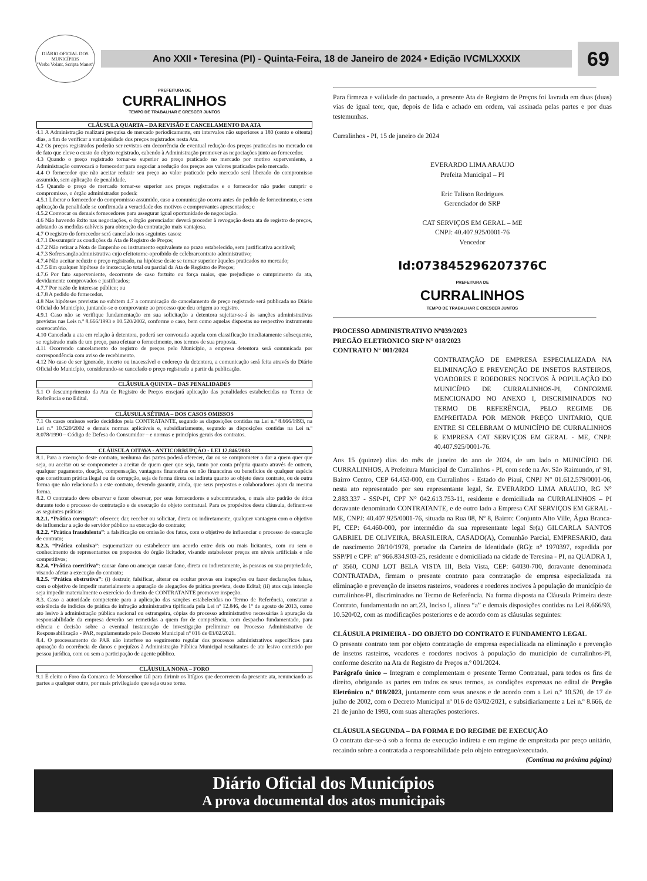DIÁRIO OFICIAL DOS MUNICÍPIOS
"Verba Volant, Scripta Manet"
Ano XXII • Teresina (PI) - Quinta-Feira, 18 de Janeiro de 2024 • Edição IVCMLXXXIX
69
PREFEITURA DE
CURRALINHOS
TEMPO DE TRABALHAR E CRESCER JUNTOS
CLÁUSULA QUARTA – DA REVISÃO E CANCELAMENTO DA ATA
4.1 A Administração realizará pesquisa de mercado periodicamente, em intervalos não superiores a 180 (cento e oitenta) dias, a fim de verificar a vantajosidade dos preços registrados nesta Ata.
4.2 Os preços registrados poderão ser revistos em decorrência de eventual redução dos preços praticados no mercado ou de fato que eleve o custo do objeto registrado, cabendo à Administração promover as negociações junto ao fornecedor.
4.3 Quando o preço registrado tornar-se superior ao preço praticado no mercado por motivo superveniente, a Administração convocará o fornecedor para negociar a redução dos preços aos valores praticados pelo mercado.
4.4 O fornecedor que não aceitar reduzir seu preço ao valor praticado pelo mercado será liberado do compromisso assumido, sem aplicação de penalidade.
4.5 Quando o preço de mercado tornar-se superior aos preços registrados e o fornecedor não puder cumprir o compromisso, o órgão administrador poderá:
4.5.1 Liberar o fornecedor do compromisso assumido, caso a comunicação ocorra antes do pedido de fornecimento, e sem aplicação da penalidade se confirmada a veracidade dos motivos e comprovantes apresentados; e
4.5.2 Convocar os demais fornecedores para assegurar igual oportunidade de negociação.
4.6 Não havendo êxito nas negociações, o órgão gerenciador deverá proceder à revogação desta ata de registro de preços, adotando as medidas cabíveis para obtenção da contratação mais vantajosa.
4.7 O registro do fornecedor será cancelado nos seguintes casos:
4.7.1 Descumprir as condições da Ata de Registro de Preços;
4.7.2 Não retirar a Nota de Empenho ou instrumento equivalente no prazo estabelecido, sem justificativa aceitável;
4.7.3 Sofrersançãoadministrativa cujo efeitotorne-oproibido de celebrarcontrato administrativo;
4.7.4 Não aceitar reduzir o preço registrado, na hipótese deste se tornar superior àqueles praticados no mercado;
4.7.5 Em qualquer hipótese de inexecução total ou parcial da Ata de Registro de Preços;
4.7.6 Por fato superveniente, decorrente de caso fortuito ou força maior, que prejudique o cumprimento da ata, devidamente comprovados e justificados;
4.7.7 Por razão de interesse público; ou
4.7.8 A pedido do fornecedor.
4.8 Nas hipóteses previstas no subitem 4.7 a comunicação do cancelamento de preço registrado será publicada no Diário Oficial do Município, juntando-se o comprovante ao processo que deu origem ao registro.
4.9.1 Caso não se verifique fundamentação em sua solicitação a detentora sujeitar-se-á às sanções administrativas previstas nas Leis n.º 8.666/1993 e 10.520/2002, conforme o caso, bem como aquelas dispostas no respectivo instrumento convocatório.
4.10 Cancelada a ata em relação à detentora, poderá ser convocada aquela com classificação imediatamente subsequente, se registrado mais de um preço, para efetuar o fornecimento, nos termos de sua proposta.
4.11 Ocorrendo cancelamento do registro de preços pelo Município, a empresa detentora será comunicada por correspondência com aviso de recebimento.
4.12 No caso de ser ignorado, incerto ou inacessível o endereço da detentora, a comunicação será feita através do Diário Oficial do Município, considerando-se cancelado o preço registrado a partir da publicação.
CLÁUSULA QUINTA – DAS PENALIDADES
5.1 O descumprimento da Ata de Registro de Preços ensejará aplicação das penalidades estabelecidas no Termo de Referência e no Edital.
CLÁUSULA SÉTIMA – DOS CASOS OMISSOS
7.1 Os casos omissos serão decididos pela CONTRATANTE, segundo as disposições contidas na Lei n.º 8.666/1993, na Lei n.º 10.520/2002 e demais normas aplicáveis e, subsidiariamente, segundo as disposições contidas na Lei n.º 8.078/1990 – Código de Defesa do Consumidor – e normas e princípios gerais dos contratos.
CLÁUSULA OITAVA - ANTICORRUPÇÃO - LEI 12.846/2013
8.1. Para a execução deste contrato, nenhuma das partes poderá oferecer, dar ou se comprometer a dar a quem quer que seja, ou aceitar ou se comprometer a aceitar de quem quer que seja, tanto por conta própria quanto através de outrem, qualquer pagamento, doação, compensação, vantagens financeiras ou não financeiras ou benefícios de qualquer espécie que constituam prática ilegal ou de corrupção, seja de forma direta ou indireta quanto ao objeto deste contrato, ou de outra forma que não relacionada a este contrato, devendo garantir, ainda, que seus prepostos e colaboradores ajam da mesma forma.
8.2. O contratado deve observar e fazer observar, por seus fornecedores e subcontratados, o mais alto padrão de ética durante todo o processo de contratação e de execução do objeto contratual. Para os propósitos desta cláusula, definem-se as seguintes práticas:
8.2.1. “Prática corrupta”: oferecer, dar, receber ou solicitar, direta ou indiretamente, qualquer vantagem com o objetivo de influenciar a ação de servidor público na execução do contrato;
8.2.2. “Prática fraudulenta”: a falsificação ou omissão dos fatos, com o objetivo de influenciar o processo de execução de contrato;
8.2.3. “Prática colusiva”: esquematizar ou estabelecer um acordo entre dois ou mais licitantes, com ou sem o conhecimento de representantes ou prepostos do órgão licitador, visando estabelecer preços em níveis artificiais e não competitivos;
8.2.4. “Prática coercitiva”: causar dano ou ameaçar causar dano, direta ou indiretamente, às pessoas ou sua propriedade, visando afetar a execução do contrato;
8.2.5. “Prática obstrutiva”: (i) destruir, falsificar, alterar ou ocultar provas em inspeções ou fazer declarações falsas, com o objetivo de impedir materialmente a apuração de alegações de prática prevista, deste Edital; (ii) atos cuja intenção seja impedir materialmente o exercício do direito de CONTRATANTE promover inspeção.
8.3. Caso a autoridade competente para a aplicação das sanções estabelecidas no Termo de Referência, constatar a existência de indícios de prática de infração administrativa tipificada pela Lei nº 12.846, de 1º de agosto de 2013, como ato lesivo à administração pública nacional ou estrangeira, cópias do processo administrativo necessárias à apuração da responsabilidade da empresa deverão ser remetidas a quem for de competência, com despacho fundamentado, para ciência e decisão sobre a eventual instauração de investigação preliminar ou Processo Administrativo de Responsabilização - PAR, regulamentado pelo Decreto Municipal nº 016 de 03/02/2021.
8.4. O processamento do PAR não interfere no seguimento regular dos processos administrativos específicos para apuração da ocorrência de danos e prejuízos à Administração Pública Municipal resultantes de ato lesivo cometido por pessoa jurídica, com ou sem a participação de agente público.
CLÁUSULA NONA – FORO
9.1 É eleito o Foro da Comarca de Monsenhor Gil para dirimir os litígios que decorrerem da presente ata, renunciando as partes a qualquer outro, por mais privilegiado que seja ou se torne.
Para firmeza e validade do pactuado, a presente Ata de Registro de Preços foi lavrada em duas (duas) vias de igual teor, que, depois de lida e achado em ordem, vai assinada pelas partes e por duas testemunhas.
Curralinhos - PI, 15 de janeiro de 2024
EVERARDO LIMA ARAUJO
Prefeita Municipal – PI
Eric Talison Rodrigues
Gerenciador do SRP
CAT SERVIÇOS EM GERAL – ME
CNPJ: 40.407.925/0001-76
Vencedor
Id:073845296207376C
PREFEITURA DE
CURRALINHOS
TEMPO DE TRABALHAR E CRESCER JUNTOS
PROCESSO ADMINISTRATIVO Nº039/2023
PREGÃO ELETRONICO SRP N° 018/2023
CONTRATO N° 001/2024
CONTRATAÇÃO DE EMPRESA ESPECIALIZADA NA ELIMINAÇÃO E PREVENÇÃO DE INSETOS RASTEIROS, VOADORES E ROEDORES NOCIVOS À POPULAÇÃO DO MUNICÍPIO DE CURRALINHOS-PI, CONFORME MENCIONADO NO ANEXO I, DISCRIMINADOS NO TERMO DE REFERÊNCIA, PELO REGIME DE EMPREITADA POR MENOR PREÇO UNITARIO, QUE ENTRE SI CELEBRAM O MUNICÍPIO DE CURRALINHOS E EMPRESA CAT SERVIÇOS EM GERAL - ME, CNPJ: 40.407.925/0001-76.
Aos 15 (quinze) dias do mês de janeiro do ano de 2024, de um lado o MUNICÍPIO DE CURRALINHOS, A Prefeitura Municipal de Curralinhos - PI, com sede na Av. São Raimundo, nº 91, Bairro Centro, CEP 64.453-000, em Curralinhos - Estado do Piauí, CNPJ N° 01.612.579/0001-06, nesta ato representado por seu representante legal, Sr. EVERARDO LIMA ARAUJO, RG N° 2.883.337 - SSP-PI, CPF N° 042.613.753-11, residente e domiciliada na CURRALINHOS – PI doravante denominado CONTRATANTE, e de outro lado a Empresa CAT SERVIÇOS EM GERAL - ME, CNPJ: 40.407.925/0001-76, situada na Rua 08, Nº 8, Bairro: Conjunto Alto Ville, Água Branca-PI, CEP: 64.460-000, por intermédio da sua representante legal Sr(a) GILCARLA SANTOS GABRIEL DE OLIVEIRA, BRASILEIRA, CASADO(A), Comunhão Parcial, EMPRESARIO, data de nascimento 28/10/1978, portador da Carteira de Identidade (RG): n° 1970397, expedida por SSP/PI e CPF: n° 966.834.903-25, residente e domiciliada na cidade de Teresina - PI, na QUADRA 1, nº 3560, CONJ LOT BELA VISTA III, Bela Vista, CEP: 64030-700, doravante denominada CONTRATADA, firmam o presente contrato para contratação de empresa especializada na eliminação e prevenção de insetos rasteiros, voadores e roedores nocivos à população do município de curralinhos-PI, discriminados no Termo de Referência. Na forma disposta na Cláusula Primeira deste Contrato, fundamentado no art.23, Inciso I, alínea “a” e demais disposições contidas na Lei 8.666/93, 10.520/02, com as modificações posteriores e de acordo com as cláusulas seguintes:
CLÁUSULA PRIMEIRA - DO OBJETO DO CONTRATO E FUNDAMENTO LEGAL
O presente contrato tem por objeto contratação de empresa especializada na eliminação e prevenção de insetos rasteiros, voadores e roedores nocivos à população do município de curralinhos-PI, conforme descrito na Ata de Registro de Preços n.º 001/2024.
Parágrafo único – Integram e complementam o presente Termo Contratual, para todos os fins de direito, obrigando as partes em todos os seus termos, as condições expressas no edital de Pregão Eletrônico n.º 018/2023, juntamente com seus anexos e de acordo com a Lei n.º 10.520, de 17 de julho de 2002, com o Decreto Municipal nº 016 de 03/02/2021, e subsidiariamente a Lei n.º 8.666, de 21 de junho de 1993, com suas alterações posteriores.
CLÁUSULA SEGUNDA – DA FORMA E DO REGIME DE EXECUÇÃO
O contrato dar-se-á sob a forma de execução indireta e em regime de empreitada por preço unitário, recaindo sobre a contratada a responsabilidade pelo objeto entregue/executado.
(Continua na próxima página)
Diário Oficial dos Municípios
A prova documental dos atos municipais